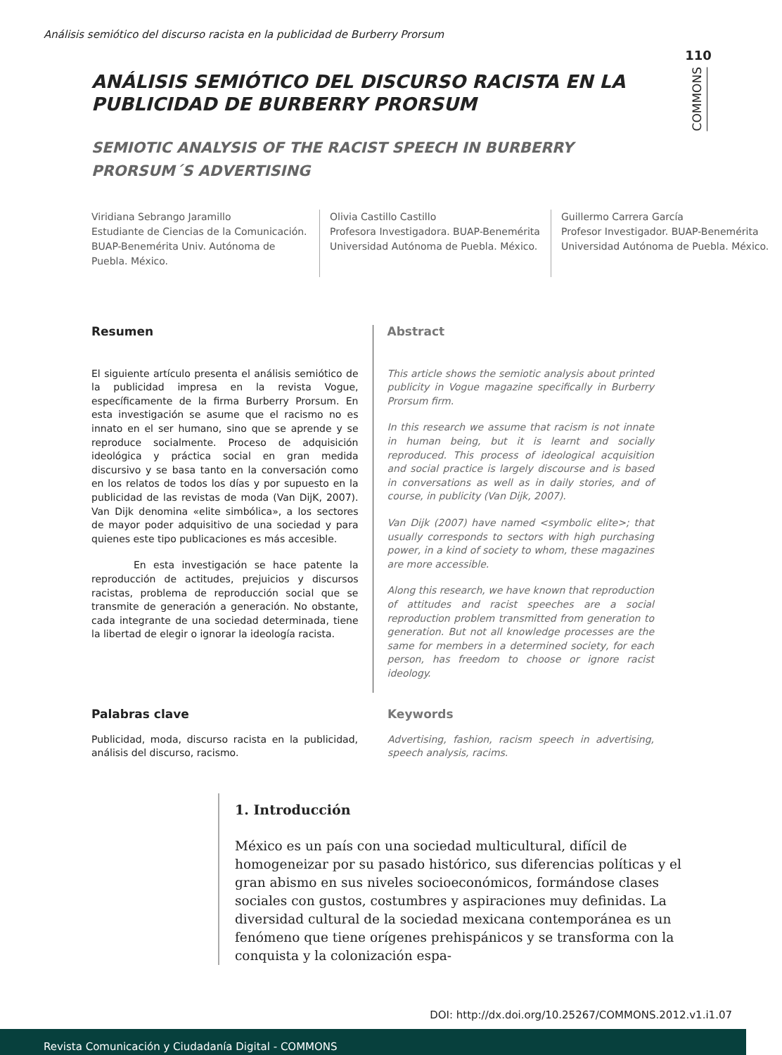Análisis semiótico del discurso racista en la publicidad de Burberry Prorsum
110
COMMONS
ANÁLISIS SEMIÓTICO DEL DISCURSO RACISTA EN LA PUBLICIDAD DE BURBERRY PRORSUM
SEMIOTIC ANALYSIS OF THE RACIST SPEECH IN BURBERRY PRORSUM´S ADVERTISING
Viridiana Sebrango Jaramillo
Estudiante de Ciencias de la Comunicación. BUAP-Benemérita Univ. Autónoma de Puebla. México.
Olivia Castillo Castillo
Profesora Investigadora. BUAP-Benemérita Universidad Autónoma de Puebla. México.
Guillermo Carrera García
Profesor Investigador. BUAP-Benemérita Universidad Autónoma de Puebla. México.
Resumen
El siguiente artículo presenta el análisis semiótico de la publicidad impresa en la revista Vogue, específicamente de la firma Burberry Prorsum. En esta investigación se asume que el racismo no es innato en el ser humano, sino que se aprende y se reproduce socialmente. Proceso de adquisición ideológica y práctica social en gran medida discursivo y se basa tanto en la conversación como en los relatos de todos los días y por supuesto en la publicidad de las revistas de moda (Van DijK, 2007). Van Dijk denomina «elite simbólica», a los sectores de mayor poder adquisitivo de una sociedad y para quienes este tipo publicaciones es más accesible.
En esta investigación se hace patente la reproducción de actitudes, prejuicios y discursos racistas, problema de reproducción social que se transmite de generación a generación. No obstante, cada integrante de una sociedad determinada, tiene la libertad de elegir o ignorar la ideología racista.
Abstract
This article shows the semiotic analysis about printed publicity in Vogue magazine specifically in Burberry Prorsum firm.
In this research we assume that racism is not innate in human being, but it is learnt and socially reproduced. This process of ideological acquisition and social practice is largely discourse and is based in conversations as well as in daily stories, and of course, in publicity (Van Dijk, 2007).
Van Dijk (2007) have named <symbolic elite>; that usually corresponds to sectors with high purchasing power, in a kind of society to whom, these magazines are more accessible.
Along this research, we have known that reproduction of attitudes and racist speeches are a social reproduction problem transmitted from generation to generation. But not all knowledge processes are the same for members in a determined society, for each person, has freedom to choose or ignore racist ideology.
Palabras clave
Publicidad, moda, discurso racista en la publicidad, análisis del discurso, racismo.
Keywords
Advertising, fashion, racism speech in advertising, speech analysis, racims.
1. Introducción
México es un país con una sociedad multicultural, difícil de homogeneizar por su pasado histórico, sus diferencias políticas y el gran abismo en sus niveles socioeconómicos, formándose clases sociales con gustos, costumbres y aspiraciones muy definidas. La diversidad cultural de la sociedad mexicana contemporánea es un fenómeno que tiene orígenes prehispánicos y se transforma con la conquista y la colonización espa-
DOI: http://dx.doi.org/10.25267/COMMONS.2012.v1.i1.07
Revista Comunicación y Ciudadanía Digital - COMMONS